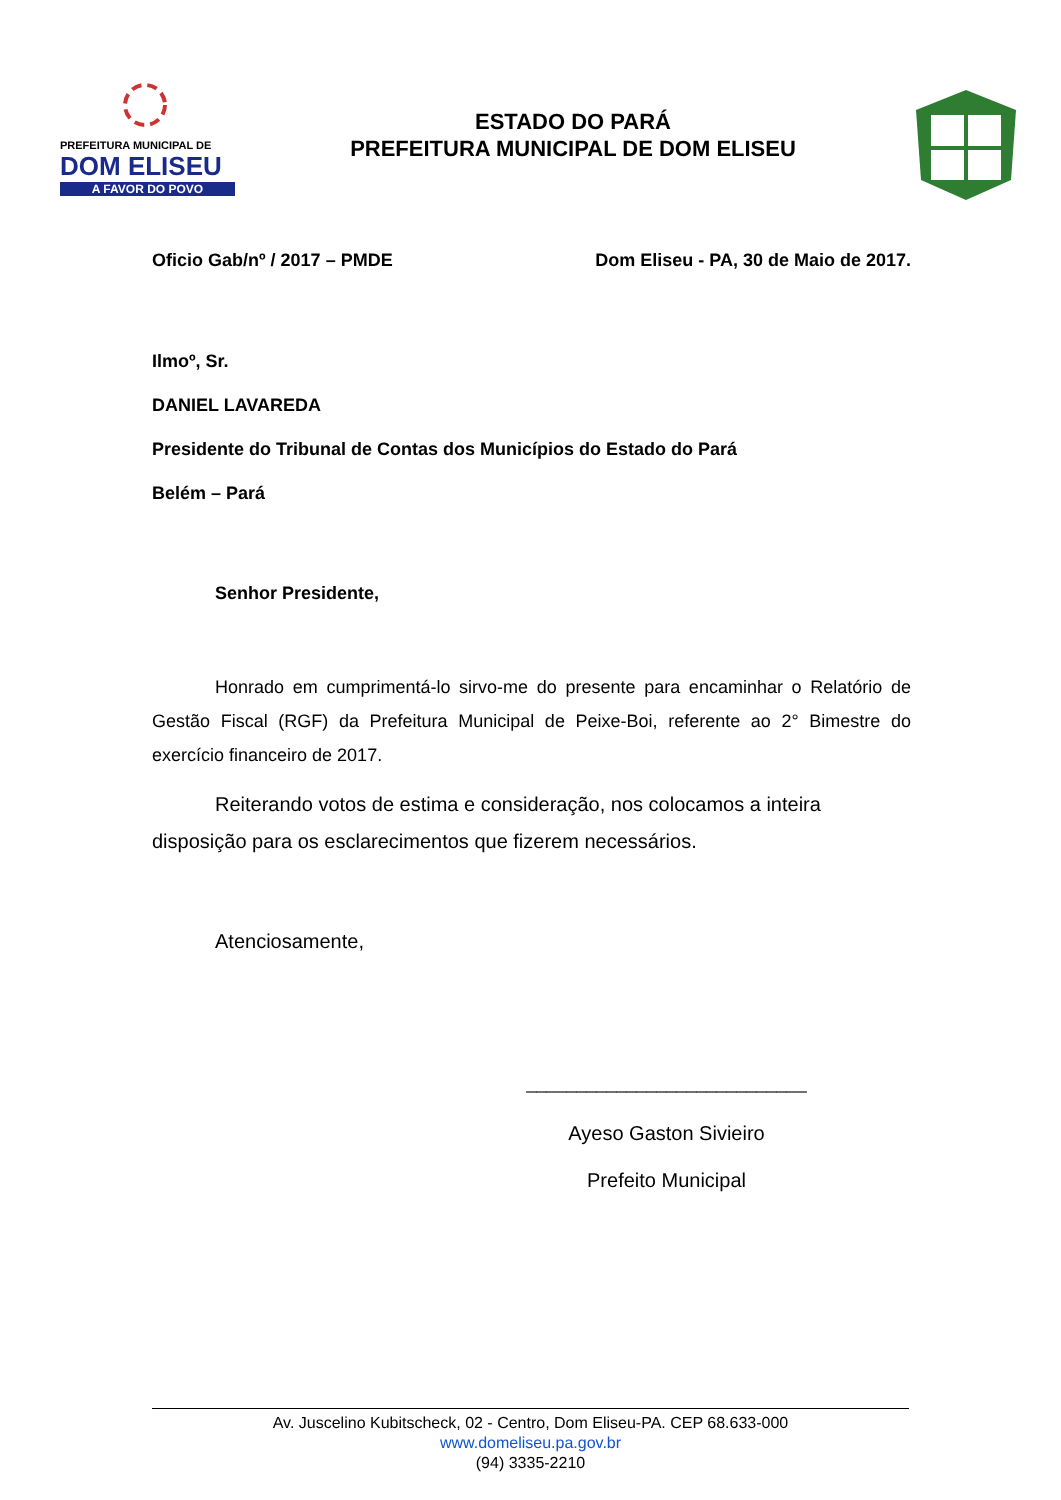PREFEITURA MUNICIPAL DE
DOM ELISEU
A FAVOR DO POVO
ESTADO DO PARÁ
PREFEITURA MUNICIPAL DE DOM ELISEU
Oficio Gab/nº / 2017 – PMDE Dom Eliseu - PA, 30 de Maio de 2017.
Ilmoº, Sr.
DANIEL LAVAREDA
Presidente do Tribunal de Contas dos Municípios do Estado do Pará
Belém – Pará
Senhor Presidente,
Honrado em cumprimentá-lo sirvo-me do presente para encaminhar o Relatório de Gestão Fiscal (RGF) da Prefeitura Municipal de Peixe-Boi, referente ao 2° Bimestre do exercício financeiro de 2017.
Reiterando votos de estima e consideração, nos colocamos a inteira disposição para os esclarecimentos que fizerem necessários.
Atenciosamente,
____________________________
Ayeso Gaston Sivieiro
Prefeito Municipal
Av. Juscelino Kubitscheck, 02 - Centro, Dom Eliseu-PA. CEP 68.633-000
www.domeliseu.pa.gov.br
(94) 3335-2210